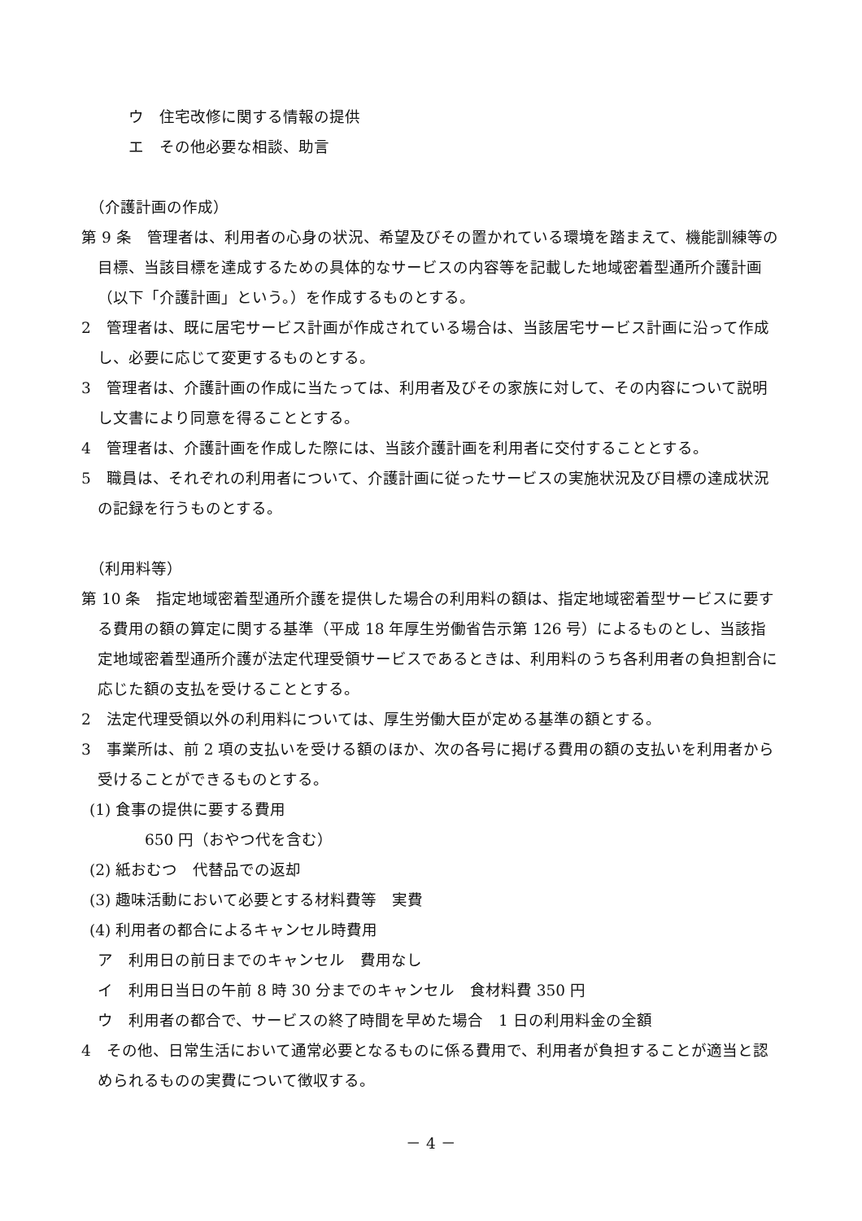ウ　住宅改修に関する情報の提供
エ　その他必要な相談、助言
（介護計画の作成）
第 9 条　管理者は、利用者の心身の状況、希望及びその置かれている環境を踏まえて、機能訓練等の目標、当該目標を達成するための具体的なサービスの内容等を記載した地域密着型通所介護計画（以下「介護計画」という。）を作成するものとする。
2　管理者は、既に居宅サービス計画が作成されている場合は、当該居宅サービス計画に沿って作成し、必要に応じて変更するものとする。
3　管理者は、介護計画の作成に当たっては、利用者及びその家族に対して、その内容について説明し文書により同意を得ることとする。
4　管理者は、介護計画を作成した際には、当該介護計画を利用者に交付することとする。
5　職員は、それぞれの利用者について、介護計画に従ったサービスの実施状況及び目標の達成状況の記録を行うものとする。
（利用料等）
第 10 条　指定地域密着型通所介護を提供した場合の利用料の額は、指定地域密着型サービスに要する費用の額の算定に関する基準（平成 18 年厚生労働省告示第 126 号）によるものとし、当該指定地域密着型通所介護が法定代理受領サービスであるときは、利用料のうち各利用者の負担割合に応じた額の支払を受けることとする。
2　法定代理受領以外の利用料については、厚生労働大臣が定める基準の額とする。
3　事業所は、前 2 項の支払いを受ける額のほか、次の各号に掲げる費用の額の支払いを利用者から受けることができるものとする。
(1) 食事の提供に要する費用
650 円（おやつ代を含む）
(2) 紙おむつ　代替品での返却
(3) 趣味活動において必要とする材料費等　実費
(4) 利用者の都合によるキャンセル時費用
ア　利用日の前日までのキャンセル　費用なし
イ　利用日当日の午前 8 時 30 分までのキャンセル　食材料費 350 円
ウ　利用者の都合で、サービスの終了時間を早めた場合　1 日の利用料金の全額
4　その他、日常生活において通常必要となるものに係る費用で、利用者が負担することが適当と認められるものの実費について徴収する。
－ 4 －